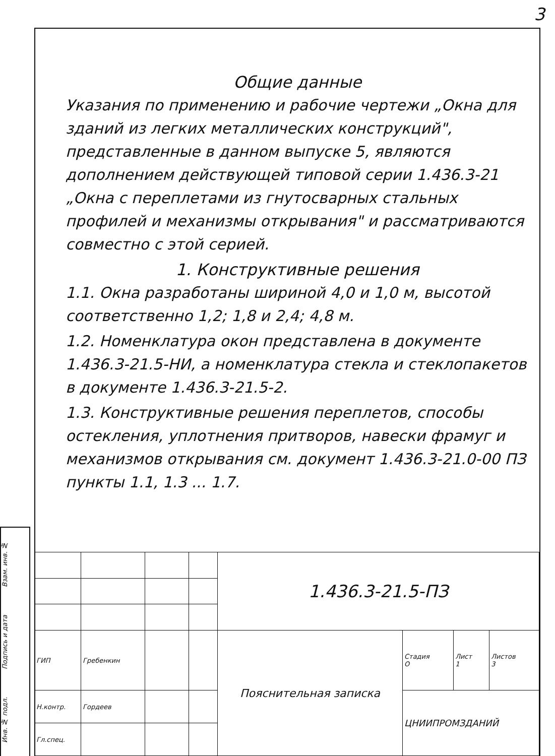3
Инв. № подл. Подпись и дата Взам. инв. №
Общие данные
Указания по применению и рабочие чертежи „Окна для зданий из легких металлических конструкций", представленные в данном выпуске 5, являются дополнением действующей типовой серии 1.436.3-21 „Окна с переплетами из гнутосварных стальных профилей и механизмы открывания" и рассматриваются совместно с этой серией.
1. Конструктивные решения
1.1. Окна разработаны шириной 4,0 и 1,0 м, высотой соответственно 1,2; 1,8 и 2,4; 4,8 м.
1.2. Номенклатура окон представлена в документе 1.436.3-21.5-НИ, а номенклатура стекла и стеклопакетов в документе 1.436.3-21.5-2.
1.3. Конструктивные решения переплетов, способы остекления, уплотнения притворов, навески фрамуг и механизмов открывания см. документ 1.436.3-21.0-00 ПЗ пункты 1.1, 1.3 ... 1.7.
| | | | | 1.436.3-21.5-ПЗ | | | |
| ГИП | Гребенкин | | | Пояснительная записка | Стадия О | Лист 1 | Листов 3 |
| Н.контр. | Гордеев | | | | ЦНИИПРОМЗДАНИЙ | | |
| Гл.спец. | | | | | | | |